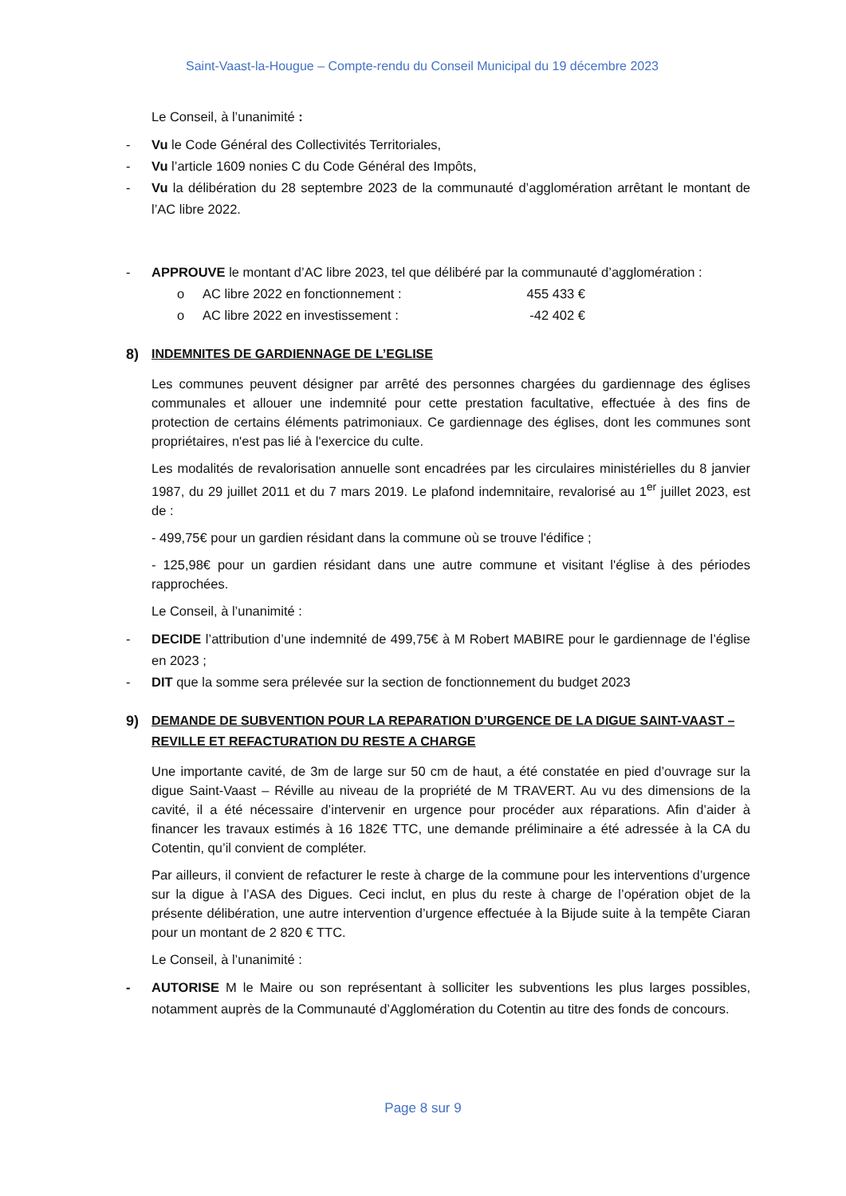Saint-Vaast-la-Hougue – Compte-rendu du Conseil Municipal du 19 décembre 2023
Le Conseil, à l’unanimité :
- Vu le Code Général des Collectivités Territoriales,
- Vu l’article 1609 nonies C du Code Général des Impôts,
- Vu la délibération du 28 septembre 2023 de la communauté d’agglomération arrêtant le montant de l’AC libre 2022.
- APPROUVE le montant d’AC libre 2023, tel que délibéré par la communauté d’agglomération :
o AC libre 2022 en fonctionnement : 455 433 €
o AC libre 2022 en investissement : -42 402 €
8) INDEMNITES DE GARDIENNAGE DE L’EGLISE
Les communes peuvent désigner par arrêté des personnes chargées du gardiennage des églises communales et allouer une indemnité pour cette prestation facultative, effectuée à des fins de protection de certains éléments patrimoniaux. Ce gardiennage des églises, dont les communes sont propriétaires, n'est pas lié à l'exercice du culte.
Les modalités de revalorisation annuelle sont encadrées par les circulaires ministérielles du 8 janvier 1987, du 29 juillet 2011 et du 7 mars 2019. Le plafond indemnitaire, revalorisé au 1<sup>er</sup> juillet 2023, est de :
- 499,75€ pour un gardien résidant dans la commune où se trouve l'édifice ;
- 125,98€ pour un gardien résidant dans une autre commune et visitant l'église à des périodes rapprochées.
Le Conseil, à l’unanimité :
- DECIDE l’attribution d’une indemnité de 499,75€ à M Robert MABIRE pour le gardiennage de l’église en 2023 ;
- DIT que la somme sera prélevée sur la section de fonctionnement du budget 2023
9) DEMANDE DE SUBVENTION POUR LA REPARATION D’URGENCE DE LA DIGUE SAINT-VAAST – REVILLE ET REFACTURATION DU RESTE A CHARGE
Une importante cavité, de 3m de large sur 50 cm de haut, a été constatée en pied d’ouvrage sur la digue Saint-Vaast – Réville au niveau de la propriété de M TRAVERT. Au vu des dimensions de la cavité, il a été nécessaire d’intervenir en urgence pour procéder aux réparations. Afin d’aider à financer les travaux estimés à 16 182€ TTC, une demande préliminaire a été adressée à la CA du Cotentin, qu’il convient de compléter.
Par ailleurs, il convient de refacturer le reste à charge de la commune pour les interventions d’urgence sur la digue à l’ASA des Digues. Ceci inclut, en plus du reste à charge de l’opération objet de la présente délibération, une autre intervention d’urgence effectuée à la Bijude suite à la tempête Ciaran pour un montant de 2 820 € TTC.
Le Conseil, à l’unanimité :
- AUTORISE M le Maire ou son représentant à solliciter les subventions les plus larges possibles, notamment auprès de la Communauté d’Agglomération du Cotentin au titre des fonds de concours.
Page 8 sur 9